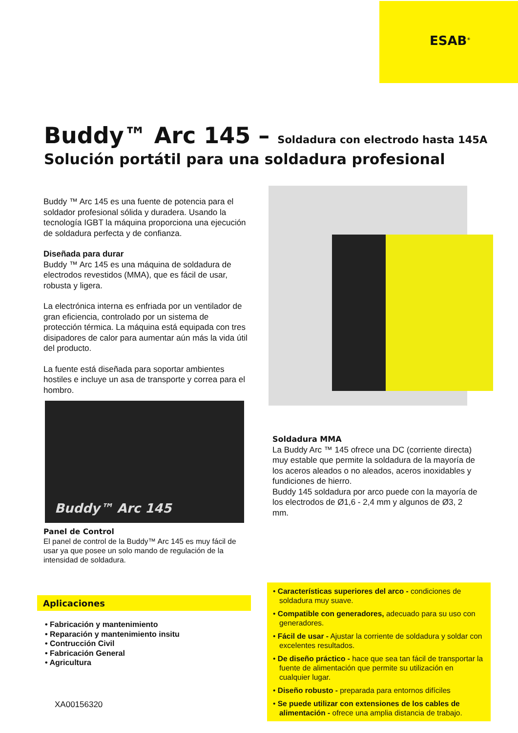ESAB<sup>®</sup>
Buddy™ Arc 145 – Soldadura con electrodo hasta 145A
Solución portátil para una soldadura profesional
Buddy ™ Arc 145 es una fuente de potencia para el soldador profesional sólida y duradera. Usando la tecnología IGBT la máquina proporciona una ejecución de soldadura perfecta y de confianza.
Diseñada para durar
Buddy ™ Arc 145 es una máquina de soldadura de electrodos revestidos (MMA), que es fácil de usar, robusta y ligera.
La electrónica interna es enfriada por un ventilador de gran eficiencia, controlado por un sistema de protección térmica. La máquina está equipada con tres disipadores de calor para aumentar aún más la vida útil del producto.
La fuente está diseñada para soportar ambientes hostiles e incluye un asa de transporte y correa para el hombro.
Buddy™ Arc 145
Panel de Control
El panel de control de la Buddy™ Arc 145 es muy fácil de usar ya que posee un solo mando de regulación de la intensidad de soldadura.
Soldadura MMA
La Buddy Arc ™ 145 ofrece una DC (corriente directa) muy estable que permite la soldadura de la mayoría de los aceros aleados o no aleados, aceros inoxidables y fundiciones de hierro.
Buddy 145 soldadura por arco puede con la mayoría de los electrodos de Ø1,6 - 2,4 mm y algunos de Ø3, 2 mm.
Aplicaciones
• Fabricación y mantenimiento
• Reparación y mantenimiento insitu
• Contrucción Civil
• Fabricación General
• Agricultura
XA00156320
• Características superiores del arco - condiciones de soldadura muy suave.
• Compatible con generadores, adecuado para su uso con generadores.
• Fácil de usar - Ajustar la corriente de soldadura y soldar con excelentes resultados.
• De diseño práctico - hace que sea tan fácil de transportar la fuente de alimentación que permite su utilización en cualquier lugar.
• Diseño robusto - preparada para entornos difíciles
• Se puede utilizar con extensiones de los cables de alimentación - ofrece una amplia distancia de trabajo.